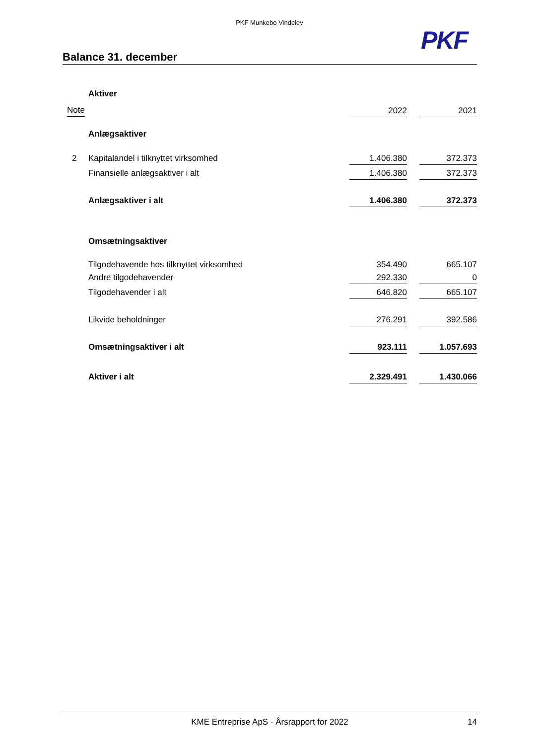PKF Munkebo Vindelev
PKF
Balance 31. december
| | Aktiver | | | |
| Note | | 2022 | | 2021 |
| | Anlægsaktiver | | | |
| 2 | Kapitalandel i tilknyttet virksomhed | 1.406.380 | | 372.373 |
| | Finansielle anlægsaktiver i alt | 1.406.380 | | 372.373 |
| | Anlægsaktiver i alt | 1.406.380 | | 372.373 |
| | Omsætningsaktiver | | | |
| | Tilgodehavende hos tilknyttet virksomhed | 354.490 | | 665.107 |
| | Andre tilgodehavender | 292.330 | | 0 |
| | Tilgodehavender i alt | 646.820 | | 665.107 |
| | Likvide beholdninger | 276.291 | | 392.586 |
| | Omsætningsaktiver i alt | 923.111 | | 1.057.693 |
| | Aktiver i alt | 2.329.491 | | 1.430.066 |
KME Entreprise ApS · Årsrapport for 2022
14